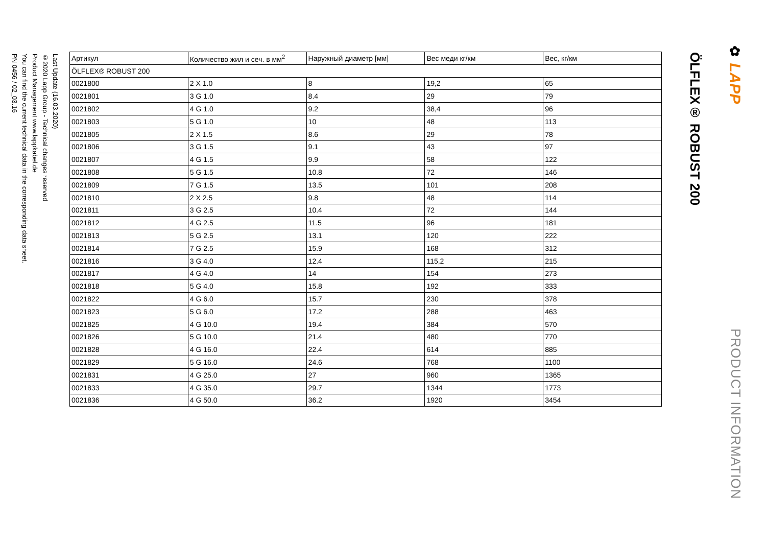Last Update (16.03.2020)
©2020 Lapp Group - Technical changes reserved
Product Management www.lappkabel.de
You can find the current technical data in the corresponding data sheet.
PN 0456 / 02_03.16
| Артикул | Количество жил и сеч. в мм<sup>2</sup> | Наружный диаметр [мм] | Вес меди кг/км | Вес, кг/км |
| --- | --- | --- | --- | --- |
| ÖLFLEX® ROBUST 200 | | | | |
| 0021800 | 2 X 1.0 | 8 | 19,2 | 65 |
| 0021801 | 3 G 1.0 | 8.4 | 29 | 79 |
| 0021802 | 4 G 1.0 | 9.2 | 38,4 | 96 |
| 0021803 | 5 G 1.0 | 10 | 48 | 113 |
| 0021805 | 2 X 1.5 | 8.6 | 29 | 78 |
| 0021806 | 3 G 1.5 | 9.1 | 43 | 97 |
| 0021807 | 4 G 1.5 | 9.9 | 58 | 122 |
| 0021808 | 5 G 1.5 | 10.8 | 72 | 146 |
| 0021809 | 7 G 1.5 | 13.5 | 101 | 208 |
| 0021810 | 2 X 2.5 | 9.8 | 48 | 114 |
| 0021811 | 3 G 2.5 | 10.4 | 72 | 144 |
| 0021812 | 4 G 2.5 | 11.5 | 96 | 181 |
| 0021813 | 5 G 2.5 | 13.1 | 120 | 222 |
| 0021814 | 7 G 2.5 | 15.9 | 168 | 312 |
| 0021816 | 3 G 4.0 | 12.4 | 115,2 | 215 |
| 0021817 | 4 G 4.0 | 14 | 154 | 273 |
| 0021818 | 5 G 4.0 | 15.8 | 192 | 333 |
| 0021822 | 4 G 6.0 | 15.7 | 230 | 378 |
| 0021823 | 5 G 6.0 | 17.2 | 288 | 463 |
| 0021825 | 4 G 10.0 | 19.4 | 384 | 570 |
| 0021826 | 5 G 10.0 | 21.4 | 480 | 770 |
| 0021828 | 4 G 16.0 | 22.4 | 614 | 885 |
| 0021829 | 5 G 16.0 | 24.6 | 768 | 1100 |
| 0021831 | 4 G 25.0 | 27 | 960 | 1365 |
| 0021833 | 4 G 35.0 | 29.7 | 1344 | 1773 |
| 0021836 | 4 G 50.0 | 36.2 | 1920 | 3454 |
ÖLFLEX® ROBUST 200
✿ LAPP
PRODUCT INFORMATION